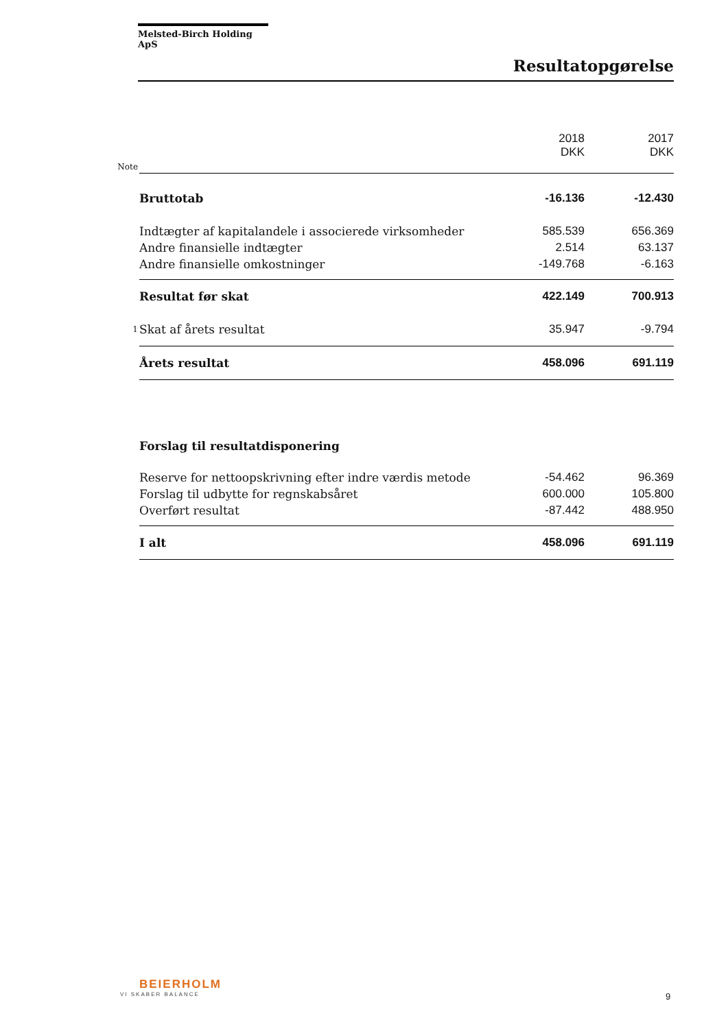Melsted-Birch Holding ApS
Resultatopgørelse
| | | 2018 DKK | 2017 DKK |
| Note | | | |
| | Bruttotab | -16.136 | -12.430 |
| | Indtægter af kapitalandele i associerede virksomheder | 585.539 | 656.369 |
| | Andre finansielle indtægter | 2.514 | 63.137 |
| | Andre finansielle omkostninger | -149.768 | -6.163 |
| | Resultat før skat | 422.149 | 700.913 |
| 1 | Skat af årets resultat | 35.947 | -9.794 |
| | Årets resultat | 458.096 | 691.119 |
| | Forslag til resultatdisponering | | |
| | Reserve for nettoopskrivning efter indre værdis metode | -54.462 | 96.369 |
| | Forslag til udbytte for regnskabsåret | 600.000 | 105.800 |
| | Overført resultat | -87.442 | 488.950 |
| | I alt | 458.096 | 691.119 |
BEIERHOLM
VI SKABER BALANCE
9